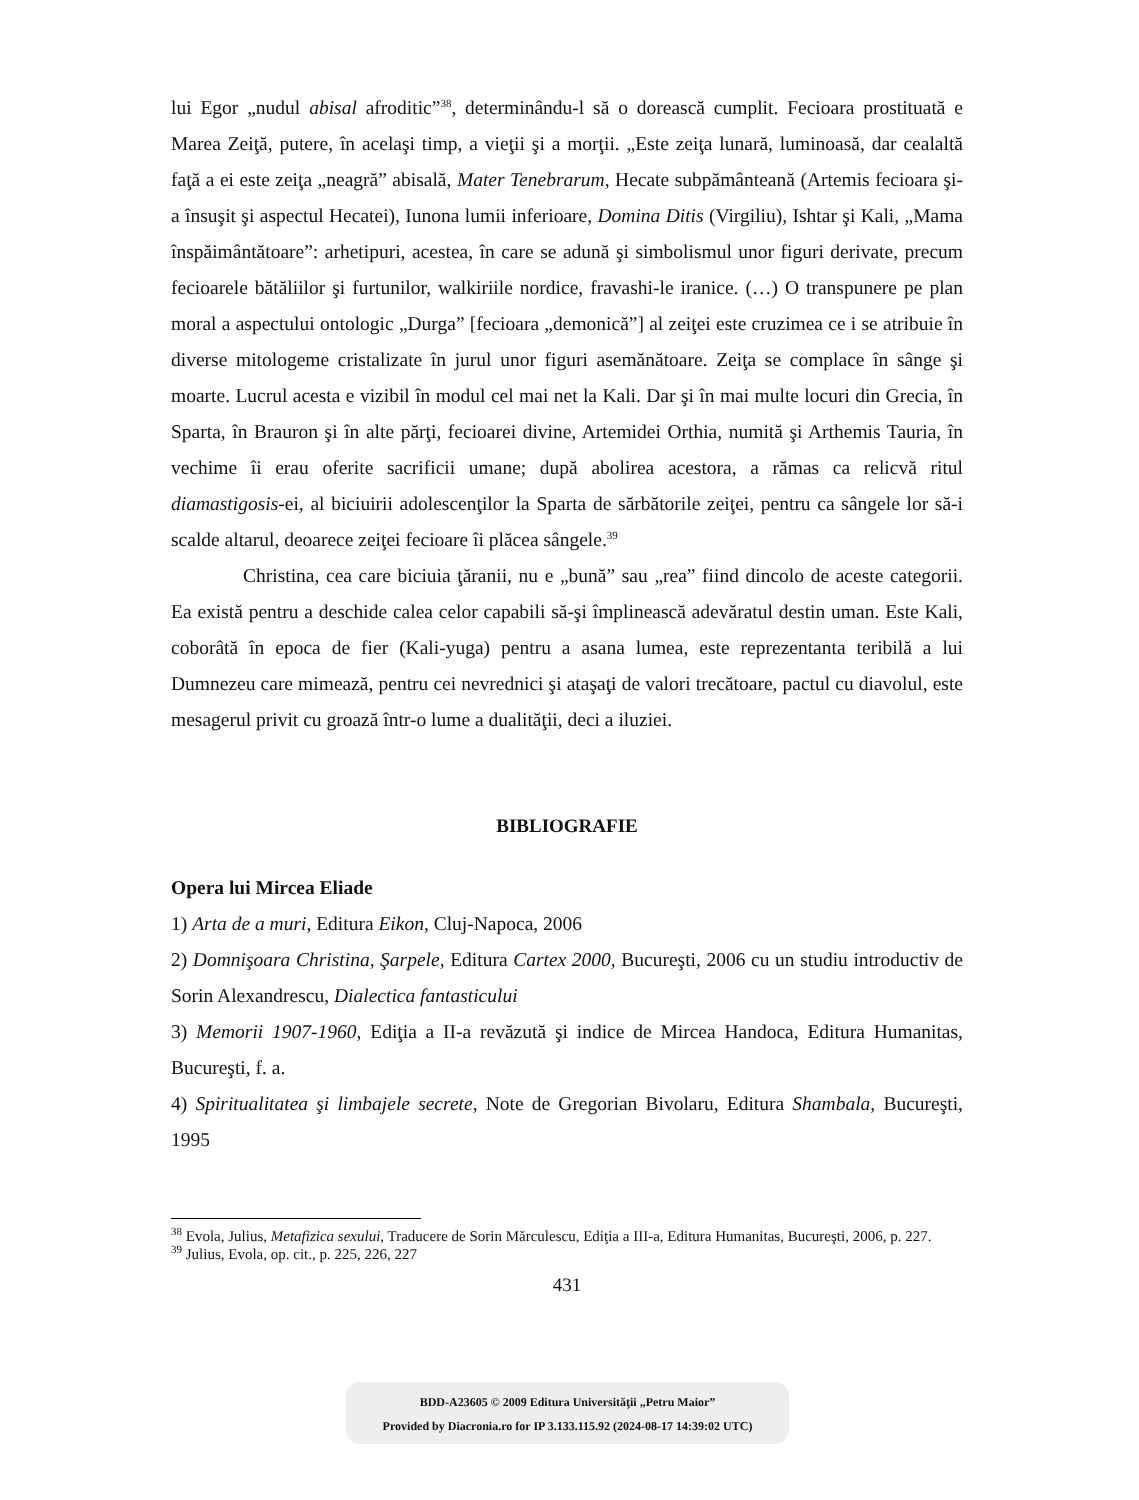lui Egor „nudul abisal afroditic”<sup>38</sup>, determinându-l să o dorească cumplit. Fecioara prostituată e Marea Zeiţă, putere, în acelaşi timp, a vieţii şi a morţii. „Este zeiţa lunară, luminoasă, dar cealaltă faţă a ei este zeiţa „neagră” abisală, Mater Tenebrarum, Hecate subpământeană (Artemis fecioara şi-a însuşit şi aspectul Hecatei), Iunona lumii inferioare, Domina Ditis (Virgiliu), Ishtar şi Kali, „Mama înspăimântătoare”: arhetipuri, acestea, în care se adună şi simbolismul unor figuri derivate, precum fecioarele bătăliilor şi furtunilor, walkiriile nordice, fravashi-le iranice. (…) O transpunere pe plan moral a aspectului ontologic „Durga” [fecioara „demonică”] al zeiţei este cruzimea ce i se atribuie în diverse mitologeme cristalizate în jurul unor figuri asemănătoare. Zeiţa se complace în sânge şi moarte. Lucrul acesta e vizibil în modul cel mai net la Kali. Dar şi în mai multe locuri din Grecia, în Sparta, în Brauron şi în alte părţi, fecioarei divine, Artemidei Orthia, numită şi Arthemis Tauria, în vechime îi erau oferite sacrificii umane; după abolirea acestora, a rămas ca relicvă ritul diamastigosis-ei, al biciuirii adolescenţilor la Sparta de sărbătorile zeiţei, pentru ca sângele lor să-i scalde altarul, deoarece zeiţei fecioare îi plăcea sângele.<sup>39</sup>
Christina, cea care biciuia ţăranii, nu e „bună” sau „rea” fiind dincolo de aceste categorii. Ea există pentru a deschide calea celor capabili să-şi împlinească adevăratul destin uman. Este Kali, coborâtă în epoca de fier (Kali-yuga) pentru a asana lumea, este reprezentanta teribilă a lui Dumnezeu care mimează, pentru cei nevrednici şi ataşaţi de valori trecătoare, pactul cu diavolul, este mesagerul privit cu groază într-o lume a dualităţii, deci a iluziei.
BIBLIOGRAFIE
Opera lui Mircea Eliade
1) Arta de a muri, Editura Eikon, Cluj-Napoca, 2006
2) Domnişoara Christina, Şarpele, Editura Cartex 2000, Bucureşti, 2006 cu un studiu introductiv de Sorin Alexandrescu, Dialectica fantasticului
3) Memorii 1907-1960, Ediţia a II-a revăzută şi indice de Mircea Handoca, Editura Humanitas, Bucureşti, f. a.
4) Spiritualitatea şi limbajele secrete, Note de Gregorian Bivolaru, Editura Shambala, Bucureşti, 1995
<sup>38</sup> Evola, Julius, Metafizica sexului, Traducere de Sorin Mărculescu, Ediţia a III-a, Editura Humanitas, Bucureşti, 2006, p. 227.
<sup>39</sup> Julius, Evola, op. cit., p. 225, 226, 227
431
BDD-A23605 © 2009 Editura Universităţii „Petru Maior”
Provided by Diacronia.ro for IP 3.133.115.92 (2024-08-17 14:39:02 UTC)